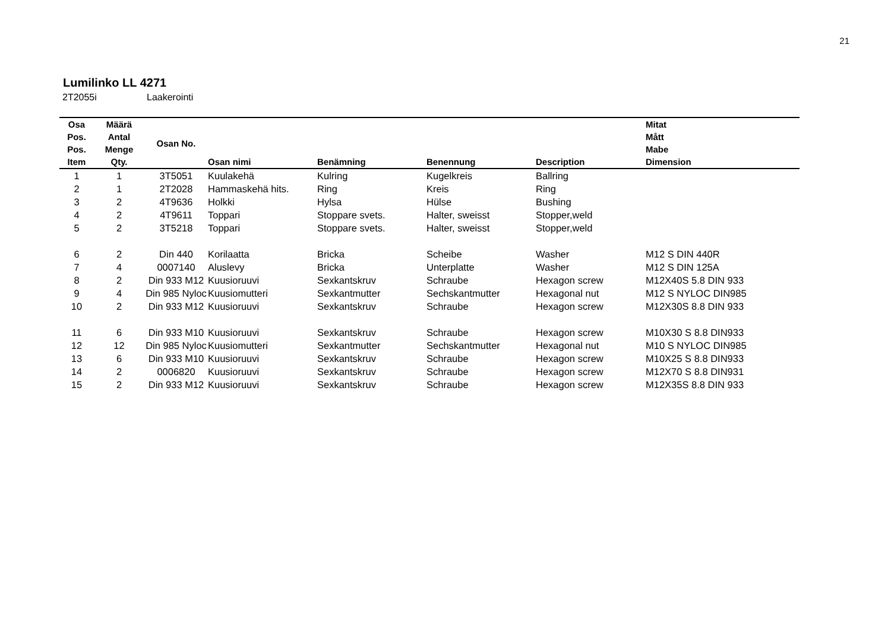21
Lumilinko LL 4271
2T2055i Laakerointi
| Osa Pos. Pos. Item | Määrä Antal Menge Qty. | Osan No. | Osan nimi | Benämning | Benennung | Description | Mitat Mått Mabe Dimension |
| --- | --- | --- | --- | --- | --- | --- | --- |
| 1 | 1 | 3T5051 | Kuulakehä | Kulring | Kugelkreis | Ballring | |
| 2 | 1 | 2T2028 | Hammaskehä hits. | Ring | Kreis | Ring | |
| 3 | 2 | 4T9636 | Holkki | Hylsa | Hülse | Bushing | |
| 4 | 2 | 4T9611 | Toppari | Stoppare svets. | Halter, sweisst | Stopper,weld | |
| 5 | 2 | 3T5218 | Toppari | Stoppare svets. | Halter, sweisst | Stopper,weld | |
| 6 | 2 | Din 440 | Korilaatta | Bricka | Scheibe | Washer | M12 S DIN 440R |
| 7 | 4 | 0007140 | Aluslevy | Bricka | Unterplatte | Washer | M12 S DIN 125A |
| 8 | 2 | Din 933 M12 | Kuusioruuvi | Sexkantskruv | Schraube | Hexagon screw | M12X40S 5.8 DIN 933 |
| 9 | 4 | Din 985 Nyloc | Kuusiomutteri | Sexkantmutter | Sechskantmutter | Hexagonal nut | M12 S NYLOC DIN985 |
| 10 | 2 | Din 933 M12 | Kuusioruuvi | Sexkantskruv | Schraube | Hexagon screw | M12X30S 8.8 DIN 933 |
| 11 | 6 | Din 933 M10 | Kuusioruuvi | Sexkantskruv | Schraube | Hexagon screw | M10X30 S 8.8 DIN933 |
| 12 | 12 | Din 985 Nyloc | Kuusiomutteri | Sexkantmutter | Sechskantmutter | Hexagonal nut | M10 S NYLOC DIN985 |
| 13 | 6 | Din 933 M10 | Kuusioruuvi | Sexkantskruv | Schraube | Hexagon screw | M10X25 S 8.8 DIN933 |
| 14 | 2 | 0006820 | Kuusioruuvi | Sexkantskruv | Schraube | Hexagon screw | M12X70 S 8.8 DIN931 |
| 15 | 2 | Din 933 M12 | Kuusioruuvi | Sexkantskruv | Schraube | Hexagon screw | M12X35S 8.8 DIN 933 |